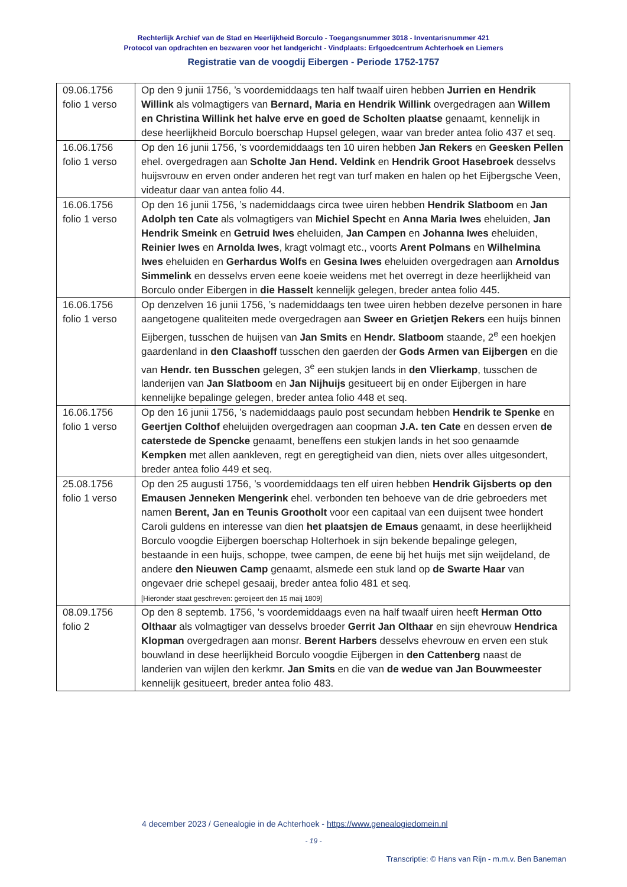Rechterlijk Archief van de Stad en Heerlijkheid Borculo - Toegangsnummer 3018 - Inventarisnummer 421
Protocol van opdrachten en bezwaren voor het landgericht - Vindplaats: Erfgoedcentrum Achterhoek en Liemers
Registratie van de voogdij Eibergen - Periode 1752-1757
| 09.06.1756 folio 1 verso | Op den 9 junii 1756, ’s voordemiddaags ten half twaalf uiren hebben Jurrien en Hendrik Willink als volmagtigers van Bernard, Maria en Hendrik Willink overgedragen aan Willem en Christina Willink het halve erve en goed de Scholten plaatse genaamt, kennelijk in dese heerlijkheid Borculo boerschap Hupsel gelegen, waar van breder antea folio 437 et seq. |
| 16.06.1756 folio 1 verso | Op den 16 junii 1756, ’s voordemiddaags ten 10 uiren hebben Jan Rekers en Geesken Pellen ehel. overgedragen aan Scholte Jan Hend. Veldink en Hendrik Groot Hasebroek desselvs huijsvrouw en erven onder anderen het regt van turf maken en halen op het Eijbergsche Veen, videatur daar van antea folio 44. |
| 16.06.1756 folio 1 verso | Op den 16 junii 1756, ’s nademiddaags circa twee uiren hebben Hendrik Slatboom en Jan Adolph ten Cate als volmagtigers van Michiel Specht en Anna Maria Iwes eheluiden, Jan Hendrik Smeink en Getruid Iwes eheluiden, Jan Campen en Johanna Iwes eheluiden, Reinier Iwes en Arnolda Iwes , kragt volmagt etc., voorts Arent Polmans en Wilhelmina Iwes eheluiden en Gerhardus Wolfs en Gesina Iwes eheluiden overgedragen aan Arnoldus Simmelink en desselvs erven eene koeie weidens met het overregt in deze heerlijkheid van Borculo onder Eibergen in die Hasselt kennelijk gelegen, breder antea folio 445. |
| 16.06.1756 folio 1 verso | Op denzelven 16 junii 1756, ’s nademiddaags ten twee uiren hebben dezelve personen in hare aangetogene qualiteiten mede overgedragen aan Sweer en Grietjen Rekers een huijs binnen Eijbergen, tusschen de huijsen van Jan Smits en Hendr. Slatboom staande, 2<sup>e</sup> een hoekjen gaardenland in den Claashoff tusschen den gaerden der Gods Armen van Eijbergen en die van Hendr. ten Busschen gelegen, 3<sup>e</sup> een stukjen lands in den Vlierkamp , tusschen de landerijen van Jan Slatboom en Jan Nijhuijs gesitueert bij en onder Eijbergen in hare kennelijke bepalinge gelegen, breder antea folio 448 et seq. |
| 16.06.1756 folio 1 verso | Op den 16 junii 1756, ’s nademiddaags paulo post secundam hebben Hendrik te Spenke en Geertjen Colthof eheluijden overgedragen aan coopman J.A. ten Cate en dessen erven de caterstede de Spencke genaamt, beneffens een stukjen lands in het soo genaamde Kempken met allen aankleven, regt en geregtigheid van dien, niets over alles uitgesondert, breder antea folio 449 et seq. |
| 25.08.1756 folio 1 verso | Op den 25 augusti 1756, ’s voordemiddaags ten elf uiren hebben Hendrik Gijsberts op den Emausen Jenneken Mengerink ehel. verbonden ten behoeve van de drie gebroeders met namen Berent, Jan en Teunis Grootholt voor een capitaal van een duijsent twee hondert Caroli guldens en interesse van dien het plaatsjen de Emaus genaamt, in dese heerlijkheid Borculo voogdie Eijbergen boerschap Holterhoek in sijn bekende bepalinge gelegen, bestaande in een huijs, schoppe, twee campen, de eene bij het huijs met sijn weijdeland, de andere den Nieuwen Camp genaamt, alsmede een stuk land op de Swarte Haar van ongevaer drie schepel gesaaij, breder antea folio 481 et seq. [Hieronder staat geschreven: geroijeert den 15 maij 1809] |
| 08.09.1756 folio 2 | Op den 8 septemb. 1756, ’s voordemiddaags even na half twaalf uiren heeft Herman Otto Olthaar als volmagtiger van desselvs broeder Gerrit Jan Olthaar en sijn ehevrouw Hendrica Klopman overgedragen aan monsr. Berent Harbers desselvs ehevrouw en erven een stuk bouwland in dese heerlijkheid Borculo voogdie Eijbergen in den Cattenberg naast de landerien van wijlen den kerkmr. Jan Smits en die van de wedue van Jan Bouwmeester kennelijk gesitueert, breder antea folio 483. |
4 december 2023 / Genealogie in de Achterhoek - https://www.genealogiedomein.nl
- 19 -
Transcriptie: © Hans van Rijn - m.m.v. Ben Baneman